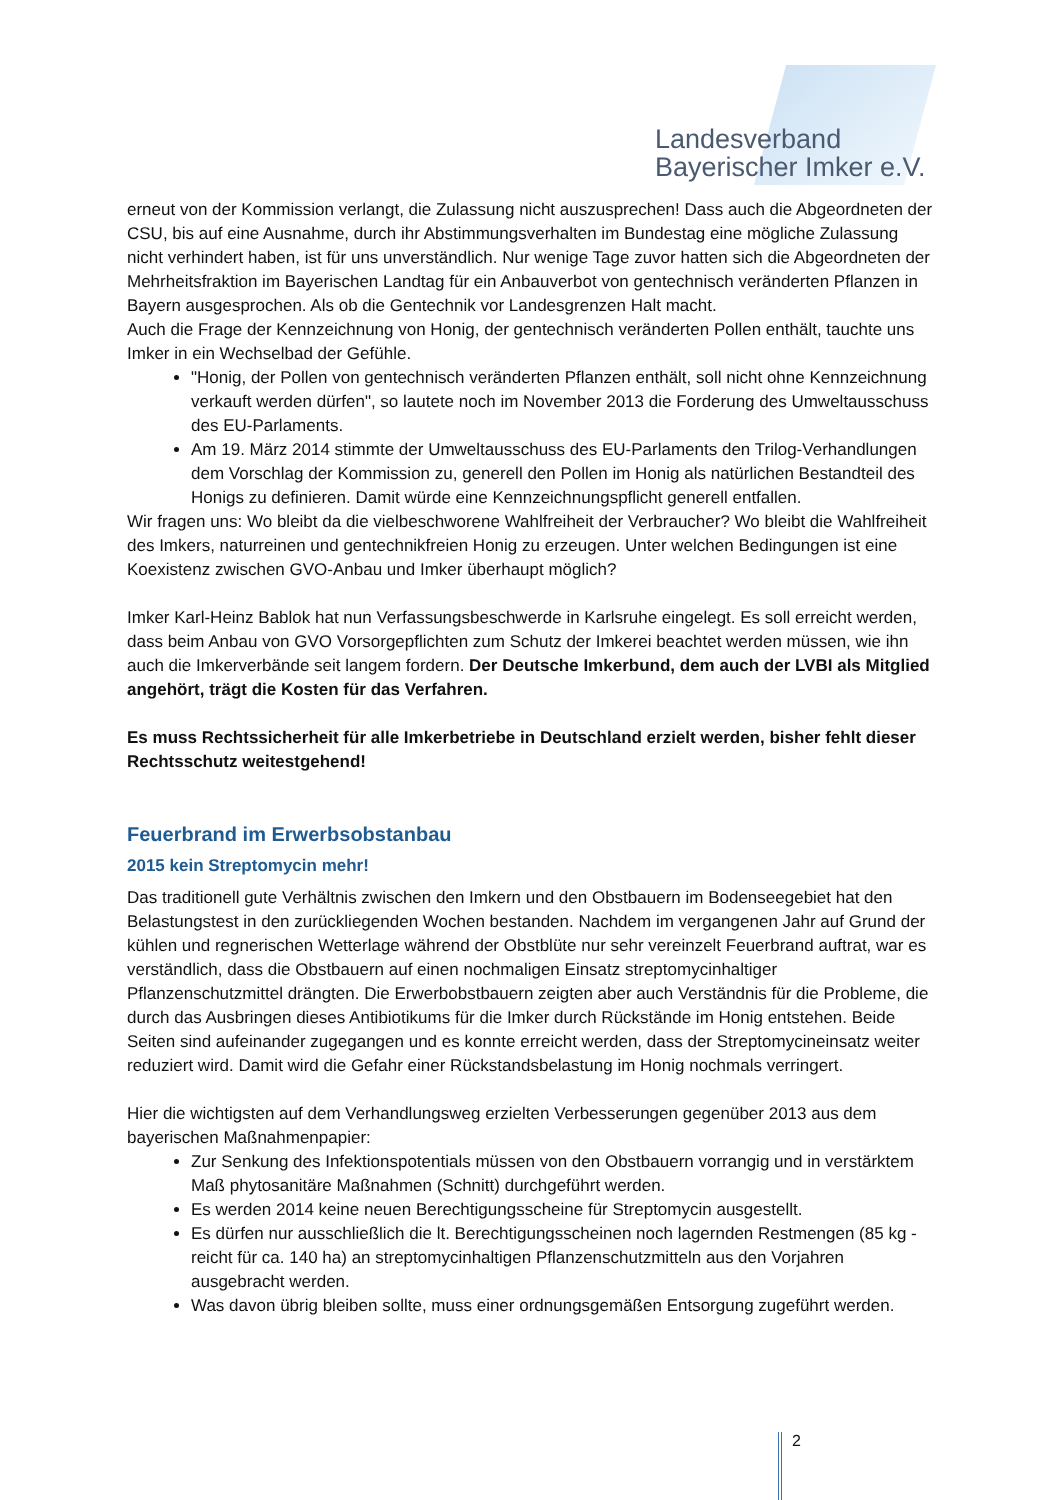Landesverband
Bayerischer Imker e.V.
erneut von der Kommission verlangt, die Zulassung nicht auszusprechen! Dass auch die Abgeordneten der CSU, bis auf eine Ausnahme, durch ihr Abstimmungsverhalten im Bundestag eine mögliche Zulassung nicht verhindert haben, ist für uns unverständlich. Nur wenige Tage zuvor hatten sich die Abgeordneten der Mehrheitsfraktion im Bayerischen Landtag für ein Anbauverbot von gentechnisch veränderten Pflanzen in Bayern ausgesprochen. Als ob die Gentechnik vor Landesgrenzen Halt macht.
Auch die Frage der Kennzeichnung von Honig, der gentechnisch veränderten Pollen enthält, tauchte uns Imker in ein Wechselbad der Gefühle.
"Honig, der Pollen von gentechnisch veränderten Pflanzen enthält, soll nicht ohne Kennzeichnung verkauft werden dürfen", so lautete noch im November 2013 die Forderung des Umweltausschuss des EU-Parlaments.
Am 19. März 2014 stimmte der Umweltausschuss des EU-Parlaments den Trilog-Verhandlungen dem Vorschlag der Kommission zu, generell den Pollen im Honig als natürlichen Bestandteil des Honigs zu definieren. Damit würde eine Kennzeichnungspflicht generell entfallen.
Wir fragen uns: Wo bleibt da die vielbeschworene Wahlfreiheit der Verbraucher? Wo bleibt die Wahlfreiheit des Imkers, naturreinen und gentechnikfreien Honig zu erzeugen. Unter welchen Bedingungen ist eine Koexistenz zwischen GVO-Anbau und Imker überhaupt möglich?
Imker Karl-Heinz Bablok hat nun Verfassungsbeschwerde in Karlsruhe eingelegt. Es soll erreicht werden, dass beim Anbau von GVO Vorsorgepflichten zum Schutz der Imkerei beachtet werden müssen, wie ihn auch die Imkerverbände seit langem fordern. Der Deutsche Imkerbund, dem auch der LVBI als Mitglied angehört, trägt die Kosten für das Verfahren.
Es muss Rechtssicherheit für alle Imkerbetriebe in Deutschland erzielt werden, bisher fehlt dieser Rechtsschutz weitestgehend!
Feuerbrand im Erwerbsobstanbau
2015 kein Streptomycin mehr!
Das traditionell gute Verhältnis zwischen den Imkern und den Obstbauern im Bodenseegebiet hat den Belastungstest in den zurückliegenden Wochen bestanden. Nachdem im vergangenen Jahr auf Grund der kühlen und regnerischen Wetterlage während der Obstblüte nur sehr vereinzelt Feuerbrand auftrat, war es verständlich, dass die Obstbauern auf einen nochmaligen Einsatz streptomycinhaltiger Pflanzenschutzmittel drängten. Die Erwerbobstbauern zeigten aber auch Verständnis für die Probleme, die durch das Ausbringen dieses Antibiotikums für die Imker durch Rückstände im Honig entstehen. Beide Seiten sind aufeinander zugegangen und es konnte erreicht werden, dass der Streptomycineinsatz weiter reduziert wird. Damit wird die Gefahr einer Rückstandsbelastung im Honig nochmals verringert.
Hier die wichtigsten auf dem Verhandlungsweg erzielten Verbesserungen gegenüber 2013 aus dem bayerischen Maßnahmenpapier:
Zur Senkung des Infektionspotentials müssen von den Obstbauern vorrangig und in verstärktem Maß phytosanitäre Maßnahmen (Schnitt) durchgeführt werden.
Es werden 2014 keine neuen Berechtigungsscheine für Streptomycin ausgestellt.
Es dürfen nur ausschließlich die lt. Berechtigungsscheinen noch lagernden Restmengen (85 kg - reicht für ca. 140 ha) an streptomycinhaltigen Pflanzenschutzmitteln aus den Vorjahren ausgebracht werden.
Was davon übrig bleiben sollte, muss einer ordnungsgemäßen Entsorgung zugeführt werden.
2